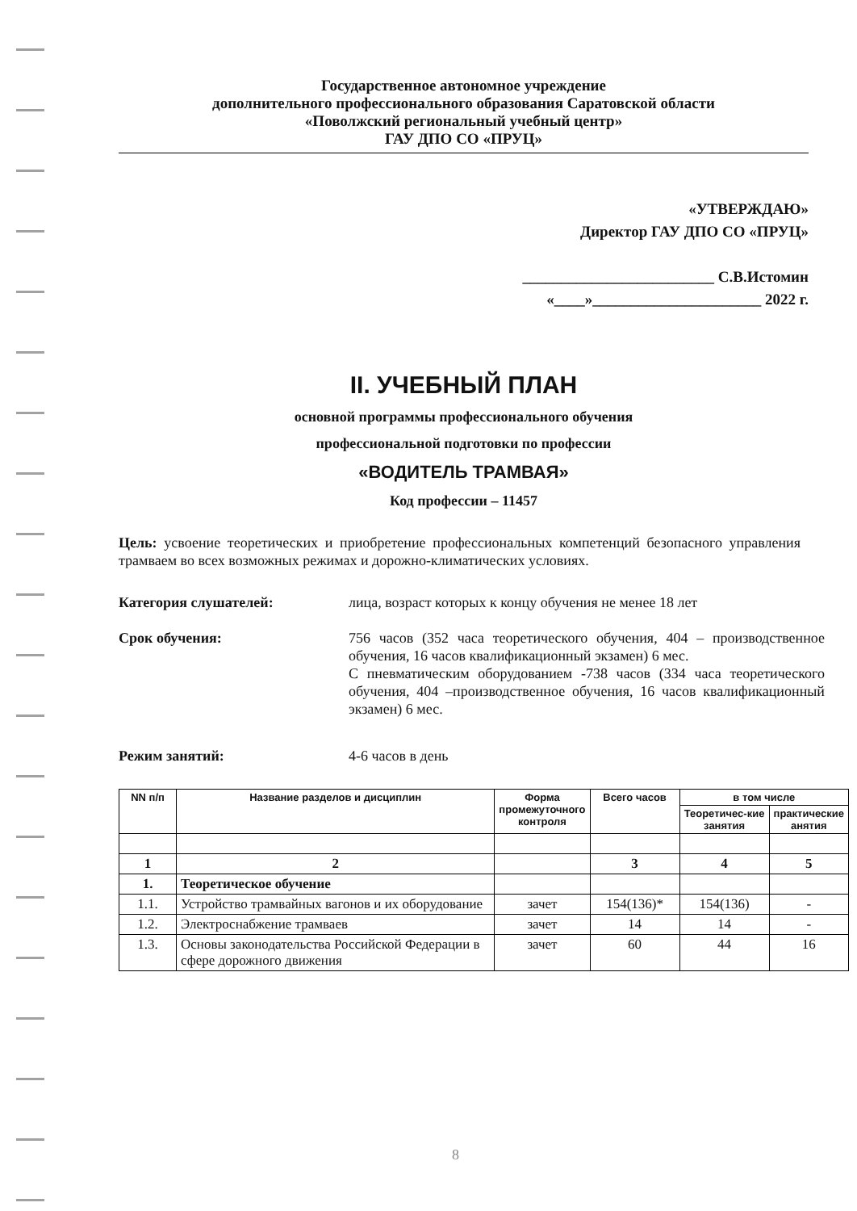Государственное автономное учреждение
дополнительного профессионального образования Саратовской области
«Поволжский региональный учебный центр»
ГАУ ДПО СО «ПРУЦ»
«УТВЕРЖДАЮ»
Директор ГАУ ДПО СО «ПРУЦ»
_________________________ С.В.Истомин
«____»______________________ 2022 г.
II. УЧЕБНЫЙ ПЛАН
основной программы профессионального обучения
профессиональной подготовки по профессии
«ВОДИТЕЛЬ ТРАМВАЯ»
Код профессии – 11457
Цель: усвоение теоретических и приобретение профессиональных компетенций безопасного управления трамваем во всех возможных режимах и дорожно-климатических условиях.
Категория слушателей: лица, возраст которых к концу обучения не менее 18 лет
Срок обучения: 756 часов (352 часа теоретического обучения, 404 – производственное обучения, 16 часов квалификационный экзамен) 6 мес.
С пневматическим оборудованием -738 часов (334 часа теоретического обучения, 404 –производственное обучения, 16 часов квалификационный экзамен) 6 мес.
Режим занятий: 4-6 часов в день
| NN п/п | Название разделов и дисциплин | Форма промежуточного контроля | Всего часов | в том числе | |
| --- | --- | --- | --- | --- | --- |
| | | | | Теоретичес-кие занятия | практические анятия |
| 1 | 2 | | 3 | 4 | 5 |
| 1. | Теоретическое обучение | | | | |
| 1.1. | Устройство трамвайных вагонов и их оборудование | зачет | 154(136)* | 154(136) | - |
| 1.2. | Электроснабжение трамваев | зачет | 14 | 14 | - |
| 1.3. | Основы законодательства Российской Федерации в сфере дорожного движения | зачет | 60 | 44 | 16 |
8